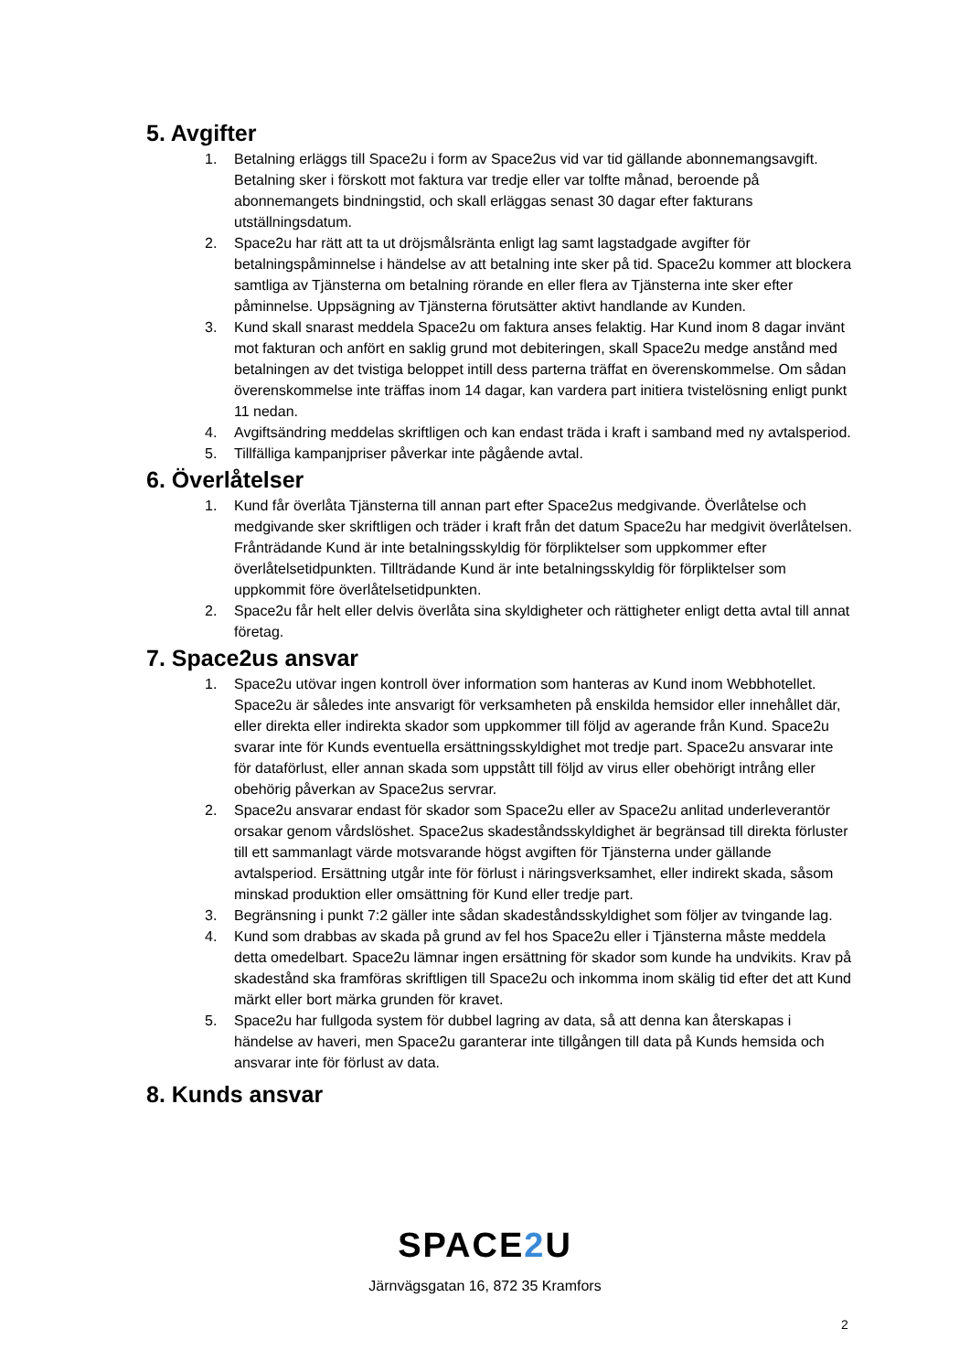5. Avgifter
1. Betalning erläggs till Space2u i form av Space2us vid var tid gällande abonnemangsavgift. Betalning sker i förskott mot faktura var tredje eller var tolfte månad, beroende på abonnemangets bindningstid, och skall erläggas senast 30 dagar efter fakturans utställningsdatum.
2. Space2u har rätt att ta ut dröjsmålsränta enligt lag samt lagstadgade avgifter för betalningspåminnelse i händelse av att betalning inte sker på tid. Space2u kommer att blockera samtliga av Tjänsterna om betalning rörande en eller flera av Tjänsterna inte sker efter påminnelse. Uppsägning av Tjänsterna förutsätter aktivt handlande av Kunden.
3. Kund skall snarast meddela Space2u om faktura anses felaktig. Har Kund inom 8 dagar invänt mot fakturan och anfört en saklig grund mot debiteringen, skall Space2u medge anstånd med betalningen av det tvistiga beloppet intill dess parterna träffat en överenskommelse. Om sådan överenskommelse inte träffas inom 14 dagar, kan vardera part initiera tvistelösning enligt punkt 11 nedan.
4. Avgiftsändring meddelas skriftligen och kan endast träda i kraft i samband med ny avtalsperiod.
5. Tillfälliga kampanjpriser påverkar inte pågående avtal.
6. Överlåtelser
1. Kund får överlåta Tjänsterna till annan part efter Space2us medgivande. Överlåtelse och medgivande sker skriftligen och träder i kraft från det datum Space2u har medgivit överlåtelsen. Frånträdande Kund är inte betalningsskyldig för förpliktelser som uppkommer efter överlåtelsetidpunkten. Tillträdande Kund är inte betalningsskyldig för förpliktelser som uppkommit före överlåtelsetidpunkten.
2. Space2u får helt eller delvis överlåta sina skyldigheter och rättigheter enligt detta avtal till annat företag.
7. Space2us ansvar
1. Space2u utövar ingen kontroll över information som hanteras av Kund inom Webbhotellet. Space2u är således inte ansvarigt för verksamheten på enskilda hemsidor eller innehållet där, eller direkta eller indirekta skador som uppkommer till följd av agerande från Kund. Space2u svarar inte för Kunds eventuella ersättningsskyldighet mot tredje part. Space2u ansvarar inte för dataförlust, eller annan skada som uppstått till följd av virus eller obehörigt intrång eller obehörig påverkan av Space2us servrar.
2. Space2u ansvarar endast för skador som Space2u eller av Space2u anlitad underleverantör orsakar genom vårdslöshet. Space2us skadeståndsskyldighet är begränsad till direkta förluster till ett sammanlagt värde motsvarande högst avgiften för Tjänsterna under gällande avtalsperiod. Ersättning utgår inte för förlust i näringsverksamhet, eller indirekt skada, såsom minskad produktion eller omsättning för Kund eller tredje part.
3. Begränsning i punkt 7:2 gäller inte sådan skadeståndsskyldighet som följer av tvingande lag.
4. Kund som drabbas av skada på grund av fel hos Space2u eller i Tjänsterna måste meddela detta omedelbart. Space2u lämnar ingen ersättning för skador som kunde ha undvikits. Krav på skadestånd ska framföras skriftligen till Space2u och inkomma inom skälig tid efter det att Kund märkt eller bort märka grunden för kravet.
5. Space2u har fullgoda system för dubbel lagring av data, så att denna kan återskapas i händelse av haveri, men Space2u garanterar inte tillgången till data på Kunds hemsida och ansvarar inte för förlust av data.
8. Kunds ansvar
SPACE2 U
Järnvägsgatan 16, 872 35 Kramfors
2